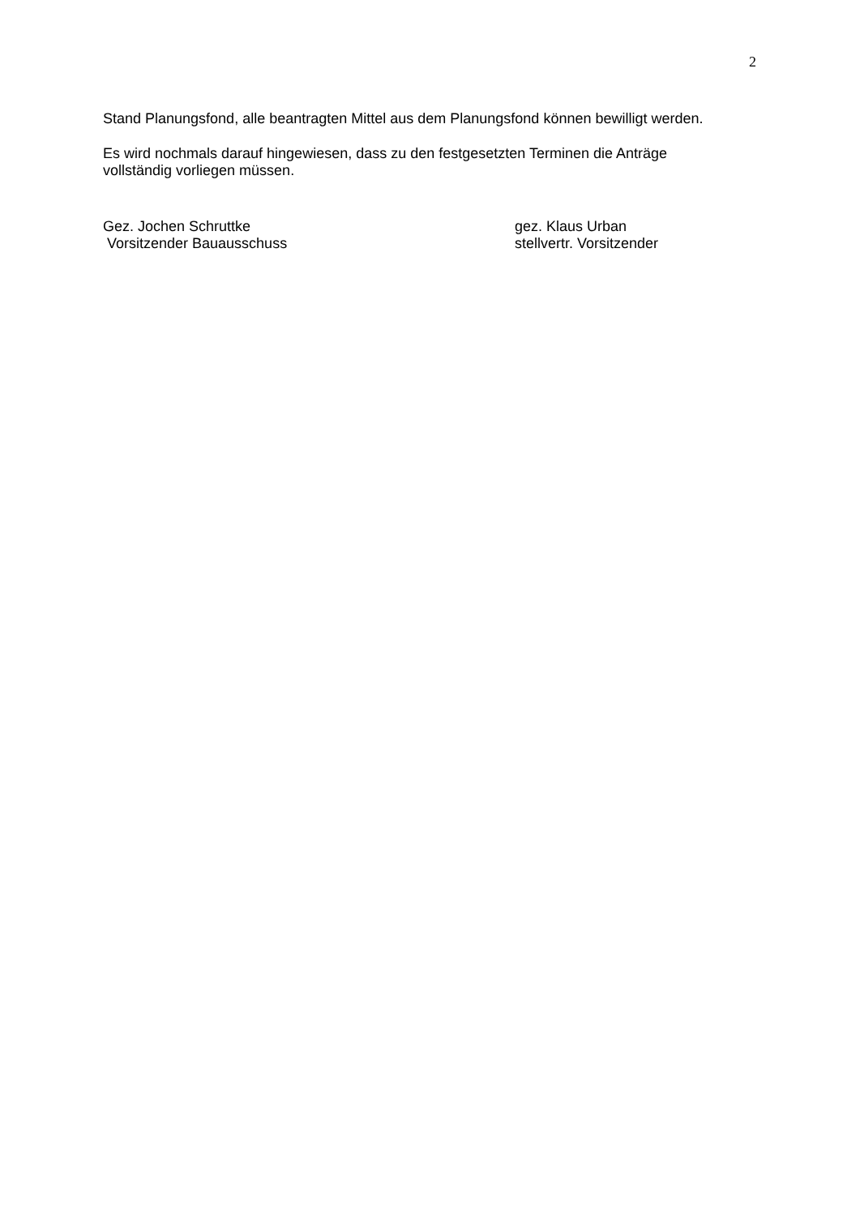2
Stand Planungsfond, alle beantragten Mittel aus dem Planungsfond können bewilligt werden.
Es wird nochmals darauf hingewiesen, dass zu den festgesetzten Terminen die Anträge
vollständig vorliegen müssen.
Gez. Jochen Schruttke
Vorsitzender Bauausschuss
gez. Klaus Urban
stellvertr. Vorsitzender